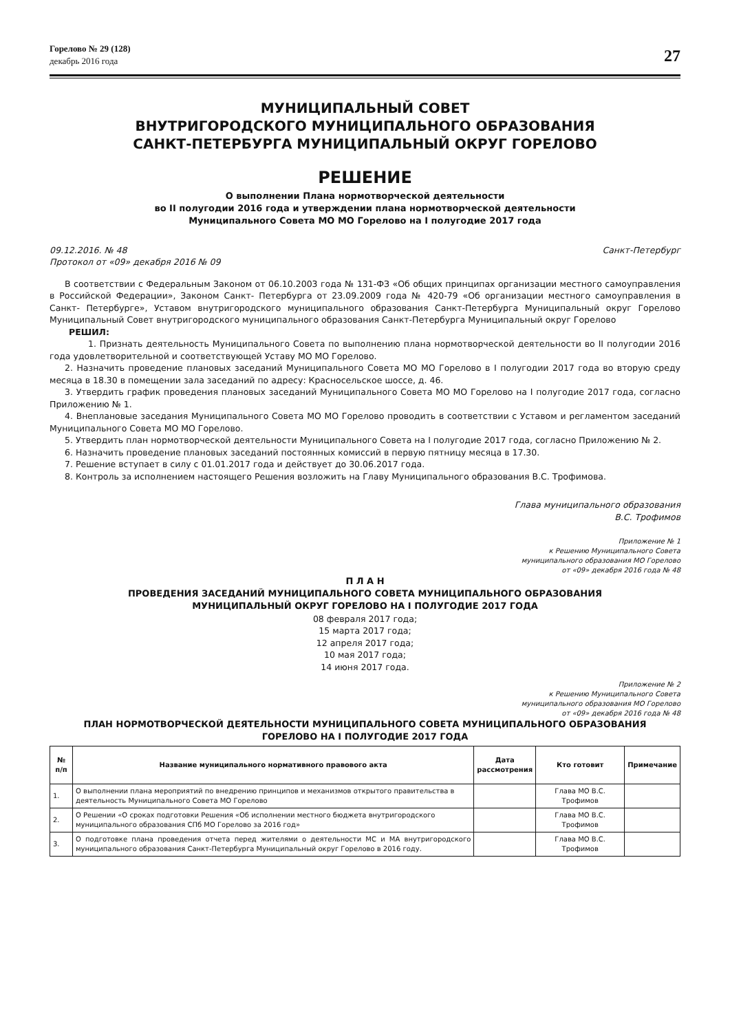Горелово № 29 (128)
декабрь 2016 года
27
МУНИЦИПАЛЬНЫЙ СОВЕТ
ВНУТРИГОРОДСКОГО МУНИЦИПАЛЬНОГО ОБРАЗОВАНИЯ
САНКТ-ПЕТЕРБУРГА МУНИЦИПАЛЬНЫЙ ОКРУГ ГОРЕЛОВО
РЕШЕНИЕ
О выполнении Плана нормотворческой деятельности
во II полугодии 2016 года и утверждении плана нормотворческой деятельности
Муниципального Совета МО МО Горелово на I полугодие 2017 года
09.12.2016. № 48 Санкт-Петербург
Протокол от «09» декабря 2016 № 09
В соответствии с Федеральным Законом от 06.10.2003 года № 131-ФЗ «Об общих принципах организации местного самоуправления в Российской Федерации», Законом Санкт- Петербурга от 23.09.2009 года № 420-79 «Об организации местного самоуправления в Санкт- Петербурге», Уставом внутригородского муниципального образования Санкт-Петербурга Муниципальный округ Горелово Муниципальный Совет внутригородского муниципального образования Санкт-Петербурга Муниципальный округ Горелово
РЕШИЛ:
1. Признать деятельность Муниципального Совета по выполнению плана нормотворческой деятельности во II полугодии 2016 года удовлетворительной и соответствующей Уставу МО МО Горелово.
2. Назначить проведение плановых заседаний Муниципального Совета МО МО Горелово в I полугодии 2017 года во вторую среду месяца в 18.30 в помещении зала заседаний по адресу: Красносельское шоссе, д. 46.
3. Утвердить график проведения плановых заседаний Муниципального Совета МО МО Горелово на I полугодие 2017 года, согласно Приложению № 1.
4. Внеплановые заседания Муниципального Совета МО МО Горелово проводить в соответствии с Уставом и регламентом заседаний Муниципального Совета МО МО Горелово.
5. Утвердить план нормотворческой деятельности Муниципального Совета на I полугодие 2017 года, согласно Приложению № 2.
6. Назначить проведение плановых заседаний постоянных комиссий в первую пятницу месяца в 17.30.
7. Решение вступает в силу с 01.01.2017 года и действует до 30.06.2017 года.
8. Контроль за исполнением настоящего Решения возложить на Главу Муниципального образования В.С. Трофимова.
Глава муниципального образования
В.С. Трофимов
Приложение № 1
к Решению Муниципального Совета
муниципального образования МО Горелово
от «09» декабря 2016 года № 48
П Л А Н
ПРОВЕДЕНИЯ ЗАСЕДАНИЙ МУНИЦИПАЛЬНОГО СОВЕТА МУНИЦИПАЛЬНОГО ОБРАЗОВАНИЯ
МУНИЦИПАЛЬНЫЙ ОКРУГ ГОРЕЛОВО НА I ПОЛУГОДИЕ 2017 ГОДА
08 февраля 2017 года;
15 марта 2017 года;
12 апреля 2017 года;
10 мая 2017 года;
14 июня 2017 года.
Приложение № 2
к Решению Муниципального Совета
муниципального образования МО Горелово
от «09» декабря 2016 года № 48
ПЛАН НОРМОТВОРЧЕСКОЙ ДЕЯТЕЛЬНОСТИ МУНИЦИПАЛЬНОГО СОВЕТА МУНИЦИПАЛЬНОГО ОБРАЗОВАНИЯ
ГОРЕЛОВО НА I ПОЛУГОДИЕ 2017 ГОДА
| № п/п | Название муниципального нормативного правового акта | Дата рассмотрения | Кто готовит | Примечание |
| --- | --- | --- | --- | --- |
| 1. | О выполнении плана мероприятий по внедрению принципов и механизмов открытого правительства в деятельность Муниципального Совета МО Горелово | | Глава МО В.С. Трофимов | |
| 2. | О Решении «О сроках подготовки Решения «Об исполнении местного бюджета внутригородского муниципального образования СПб МО Горелово за 2016 год» | | Глава МО В.С. Трофимов | |
| 3. | О подготовке плана проведения отчета перед жителями о деятельности МС и МА внутригородского муниципального образования Санкт-Петербурга Муниципальный округ Горелово в 2016 году. | | Глава МО В.С. Трофимов | |